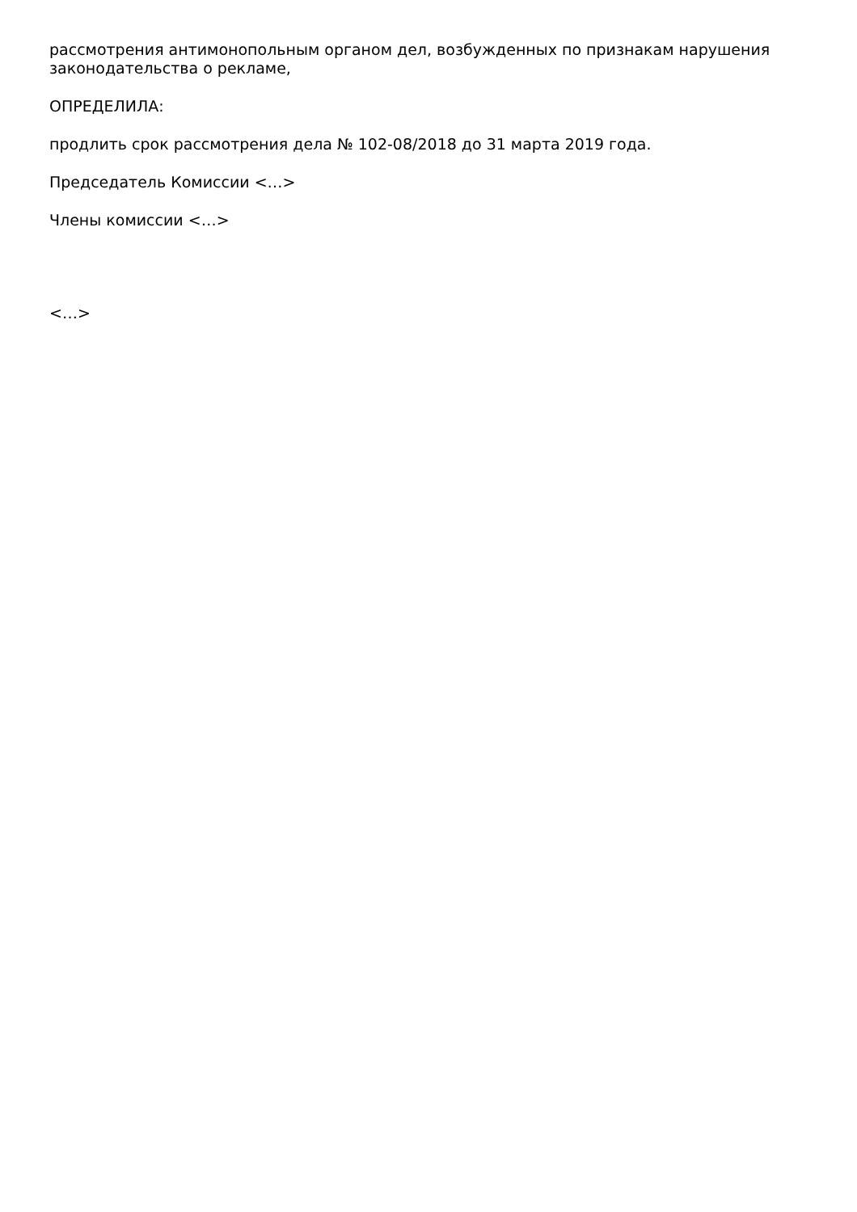рассмотрения антимонопольным органом дел, возбужденных по признакам нарушения законодательства о рекламе,
ОПРЕДЕЛИЛА:
продлить срок рассмотрения дела № 102-08/2018 до 31 марта 2019 года.
Председатель Комиссии <…>
Члены комиссии <…>
<…>